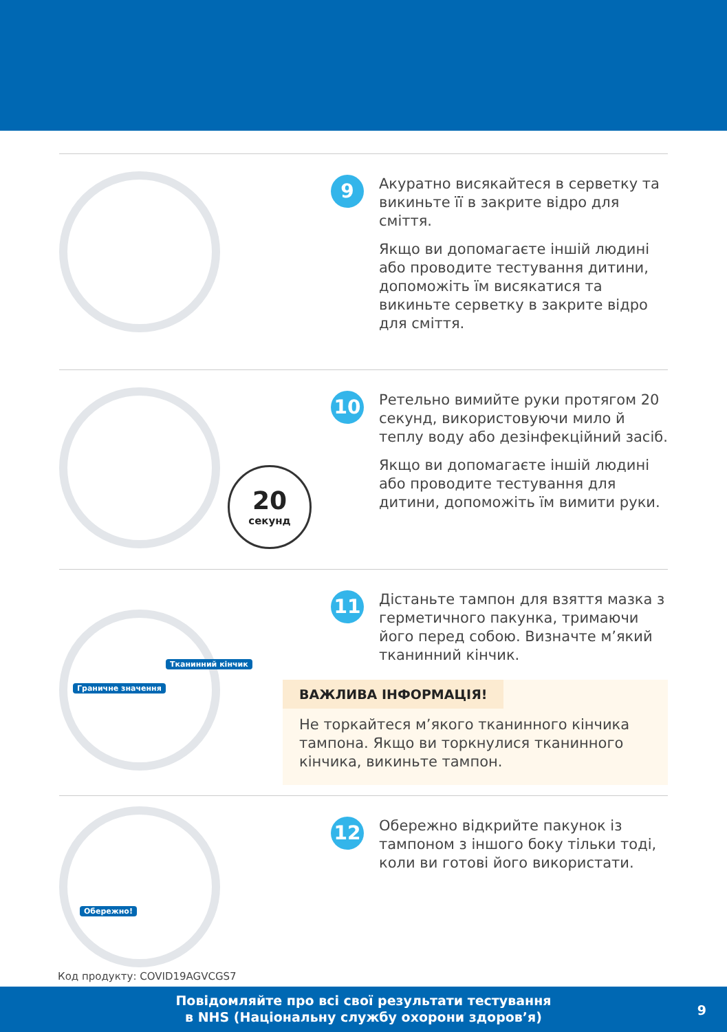9
Акуратно висякайтеся в серветку та викиньте її в закрите відро для сміття.
Якщо ви допомагаєте іншій людині або проводите тестування дитини, допоможіть їм висякатися та викиньте серветку в закрите відро для сміття.
20
секунд
10
Ретельно вимийте руки протягом 20 секунд, використовуючи мило й теплу воду або дезінфекційний засіб.
Якщо ви допомагаєте іншій людині або проводите тестування для дитини, допоможіть їм вимити руки.
Тканинний кінчик
Граничне значення
11
Дістаньте тампон для взяття мазка з герметичного пакунка, тримаючи його перед собою. Визначте м’який тканинний кінчик.
ВАЖЛИВА ІНФОРМАЦІЯ!
Не торкайтеся м’якого тканинного кінчика тампона. Якщо ви торкнулися тканинного кінчика, викиньте тампон.
Обережно!
12
Обережно відкрийте пакунок із тампоном з іншого боку тільки тоді, коли ви готові його використати.
Код продукту: COVID19AGVCGS7
Повідомляйте про всі свої результати тестування
в NHS (Національну службу охорони здоров’я)
9